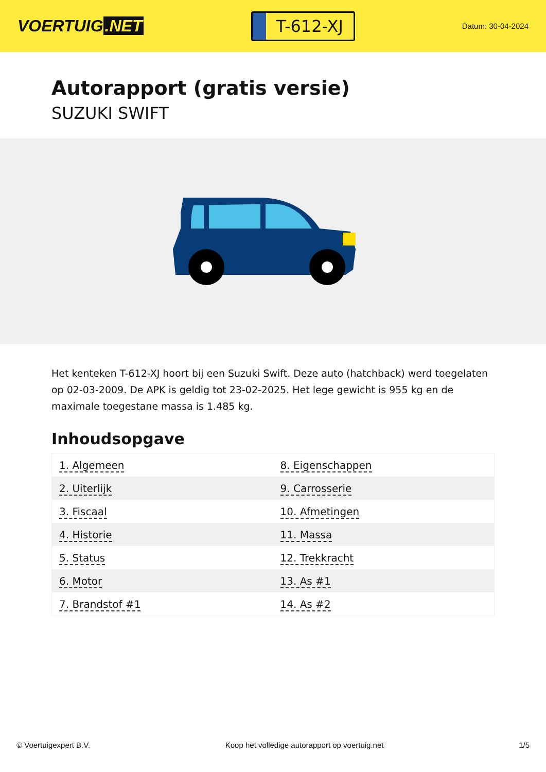VOERTUIG.NET
T-612-XJ
Datum: 30-04-2024
Autorapport (gratis versie)
SUZUKI SWIFT
Het kenteken T-612-XJ hoort bij een Suzuki Swift. Deze auto (hatchback) werd toegelaten op 02-03-2009. De APK is geldig tot 23-02-2025. Het lege gewicht is 955 kg en de maximale toegestane massa is 1.485 kg.
Inhoudsopgave
| 1. Algemeen | 8. Eigenschappen |
| 2. Uiterlijk | 9. Carrosserie |
| 3. Fiscaal | 10. Afmetingen |
| 4. Historie | 11. Massa |
| 5. Status | 12. Trekkracht |
| 6. Motor | 13. As #1 |
| 7. Brandstof #1 | 14. As #2 |
© Voertuigexpert B.V. Koop het volledige autorapport op voertuig.net
1/5